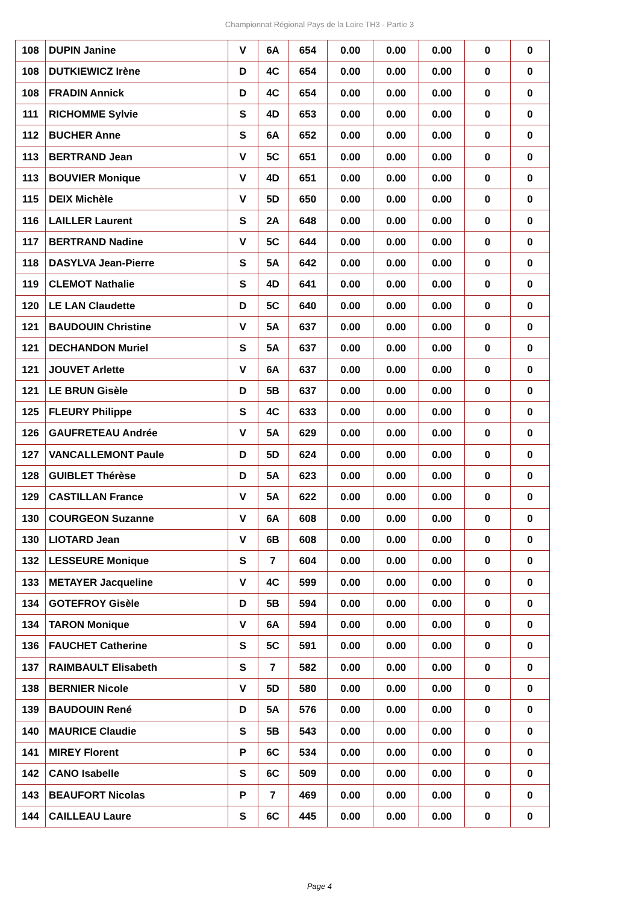Championnat Régional Pays de la Loire TH3 - Partie 3
| 108 | DUPIN Janine | V | 6A | 654 | 0.00 | 0.00 | 0.00 | 0 | 0 |
| 108 | DUTKIEWICZ Irène | D | 4C | 654 | 0.00 | 0.00 | 0.00 | 0 | 0 |
| 108 | FRADIN Annick | D | 4C | 654 | 0.00 | 0.00 | 0.00 | 0 | 0 |
| 111 | RICHOMME Sylvie | S | 4D | 653 | 0.00 | 0.00 | 0.00 | 0 | 0 |
| 112 | BUCHER Anne | S | 6A | 652 | 0.00 | 0.00 | 0.00 | 0 | 0 |
| 113 | BERTRAND Jean | V | 5C | 651 | 0.00 | 0.00 | 0.00 | 0 | 0 |
| 113 | BOUVIER Monique | V | 4D | 651 | 0.00 | 0.00 | 0.00 | 0 | 0 |
| 115 | DEIX Michèle | V | 5D | 650 | 0.00 | 0.00 | 0.00 | 0 | 0 |
| 116 | LAILLER Laurent | S | 2A | 648 | 0.00 | 0.00 | 0.00 | 0 | 0 |
| 117 | BERTRAND Nadine | V | 5C | 644 | 0.00 | 0.00 | 0.00 | 0 | 0 |
| 118 | DASYLVA Jean-Pierre | S | 5A | 642 | 0.00 | 0.00 | 0.00 | 0 | 0 |
| 119 | CLEMOT Nathalie | S | 4D | 641 | 0.00 | 0.00 | 0.00 | 0 | 0 |
| 120 | LE LAN Claudette | D | 5C | 640 | 0.00 | 0.00 | 0.00 | 0 | 0 |
| 121 | BAUDOUIN Christine | V | 5A | 637 | 0.00 | 0.00 | 0.00 | 0 | 0 |
| 121 | DECHANDON Muriel | S | 5A | 637 | 0.00 | 0.00 | 0.00 | 0 | 0 |
| 121 | JOUVET Arlette | V | 6A | 637 | 0.00 | 0.00 | 0.00 | 0 | 0 |
| 121 | LE BRUN Gisèle | D | 5B | 637 | 0.00 | 0.00 | 0.00 | 0 | 0 |
| 125 | FLEURY Philippe | S | 4C | 633 | 0.00 | 0.00 | 0.00 | 0 | 0 |
| 126 | GAUFRETEAU Andrée | V | 5A | 629 | 0.00 | 0.00 | 0.00 | 0 | 0 |
| 127 | VANCALLEMONT Paule | D | 5D | 624 | 0.00 | 0.00 | 0.00 | 0 | 0 |
| 128 | GUIBLET Thérèse | D | 5A | 623 | 0.00 | 0.00 | 0.00 | 0 | 0 |
| 129 | CASTILLAN France | V | 5A | 622 | 0.00 | 0.00 | 0.00 | 0 | 0 |
| 130 | COURGEON Suzanne | V | 6A | 608 | 0.00 | 0.00 | 0.00 | 0 | 0 |
| 130 | LIOTARD Jean | V | 6B | 608 | 0.00 | 0.00 | 0.00 | 0 | 0 |
| 132 | LESSEURE Monique | S | 7 | 604 | 0.00 | 0.00 | 0.00 | 0 | 0 |
| 133 | METAYER Jacqueline | V | 4C | 599 | 0.00 | 0.00 | 0.00 | 0 | 0 |
| 134 | GOTEFROY Gisèle | D | 5B | 594 | 0.00 | 0.00 | 0.00 | 0 | 0 |
| 134 | TARON Monique | V | 6A | 594 | 0.00 | 0.00 | 0.00 | 0 | 0 |
| 136 | FAUCHET Catherine | S | 5C | 591 | 0.00 | 0.00 | 0.00 | 0 | 0 |
| 137 | RAIMBAULT Elisabeth | S | 7 | 582 | 0.00 | 0.00 | 0.00 | 0 | 0 |
| 138 | BERNIER Nicole | V | 5D | 580 | 0.00 | 0.00 | 0.00 | 0 | 0 |
| 139 | BAUDOUIN René | D | 5A | 576 | 0.00 | 0.00 | 0.00 | 0 | 0 |
| 140 | MAURICE Claudie | S | 5B | 543 | 0.00 | 0.00 | 0.00 | 0 | 0 |
| 141 | MIREY Florent | P | 6C | 534 | 0.00 | 0.00 | 0.00 | 0 | 0 |
| 142 | CANO Isabelle | S | 6C | 509 | 0.00 | 0.00 | 0.00 | 0 | 0 |
| 143 | BEAUFORT Nicolas | P | 7 | 469 | 0.00 | 0.00 | 0.00 | 0 | 0 |
| 144 | CAILLEAU Laure | S | 6C | 445 | 0.00 | 0.00 | 0.00 | 0 | 0 |
Page 4